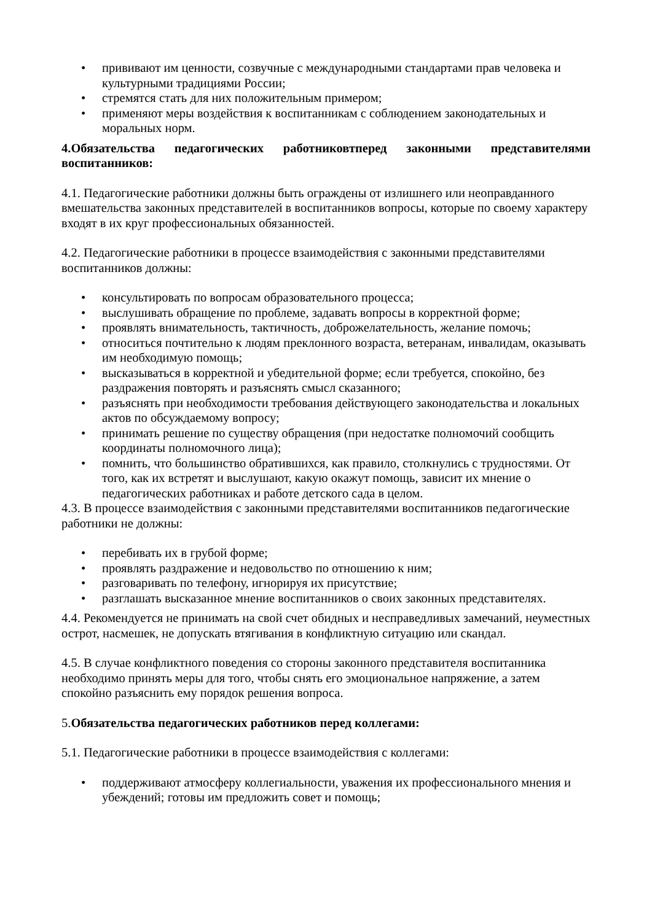• прививают им ценности, созвучные с международными стандартами прав человека и культурными традициями России;
• стремятся стать для них положительным примером;
• применяют меры воздействия к воспитанникам с соблюдением законодательных и моральных норм.
4.Обязательства педагогических работниковтперед законными представителями воспитанников:
4.1. Педагогические работники должны быть ограждены от излишнего или неоправданного вмешательства законных представителей в воспитанников вопросы, которые по своему характеру входят в их круг профессиональных обязанностей.
4.2. Педагогические работники в процессе взаимодействия с законными представителями воспитанников должны:
• консультировать по вопросам образовательного процесса;
• выслушивать обращение по проблеме, задавать вопросы в корректной форме;
• проявлять внимательность, тактичность, доброжелательность, желание помочь;
• относиться почтительно к людям преклонного возраста, ветеранам, инвалидам, оказывать им необходимую помощь;
• высказываться в корректной и убедительной форме; если требуется, спокойно, без раздражения повторять и разъяснять смысл сказанного;
• разъяснять при необходимости требования действующего законодательства и локальных актов по обсуждаемому вопросу;
• принимать решение по существу обращения (при недостатке полномочий сообщить координаты полномочного лица);
• помнить, что большинство обратившихся, как правило, столкнулись с трудностями. От того, как их встретят и выслушают, какую окажут помощь, зависит их мнение о педагогических работниках и работе детского сада в целом.
4.3. В процессе взаимодействия с законными представителями воспитанников педагогические работники не должны:
• перебивать их в грубой форме;
• проявлять раздражение и недовольство по отношению к ним;
• разговаривать по телефону, игнорируя их присутствие;
• разглашать высказанное мнение воспитанников о своих законных представителях.
4.4. Рекомендуется не принимать на свой счет обидных и несправедливых замечаний, неуместных острот, насмешек, не допускать втягивания в конфликтную ситуацию или скандал.
4.5. В случае конфликтного поведения со стороны законного представителя воспитанника необходимо принять меры для того, чтобы снять его эмоциональное напряжение, а затем спокойно разъяснить ему порядок решения вопроса.
5.Обязательства педагогических работников перед коллегами:
5.1. Педагогические работники в процессе взаимодействия с коллегами:
• поддерживают атмосферу коллегиальности, уважения их профессионального мнения и убеждений; готовы им предложить совет и помощь;